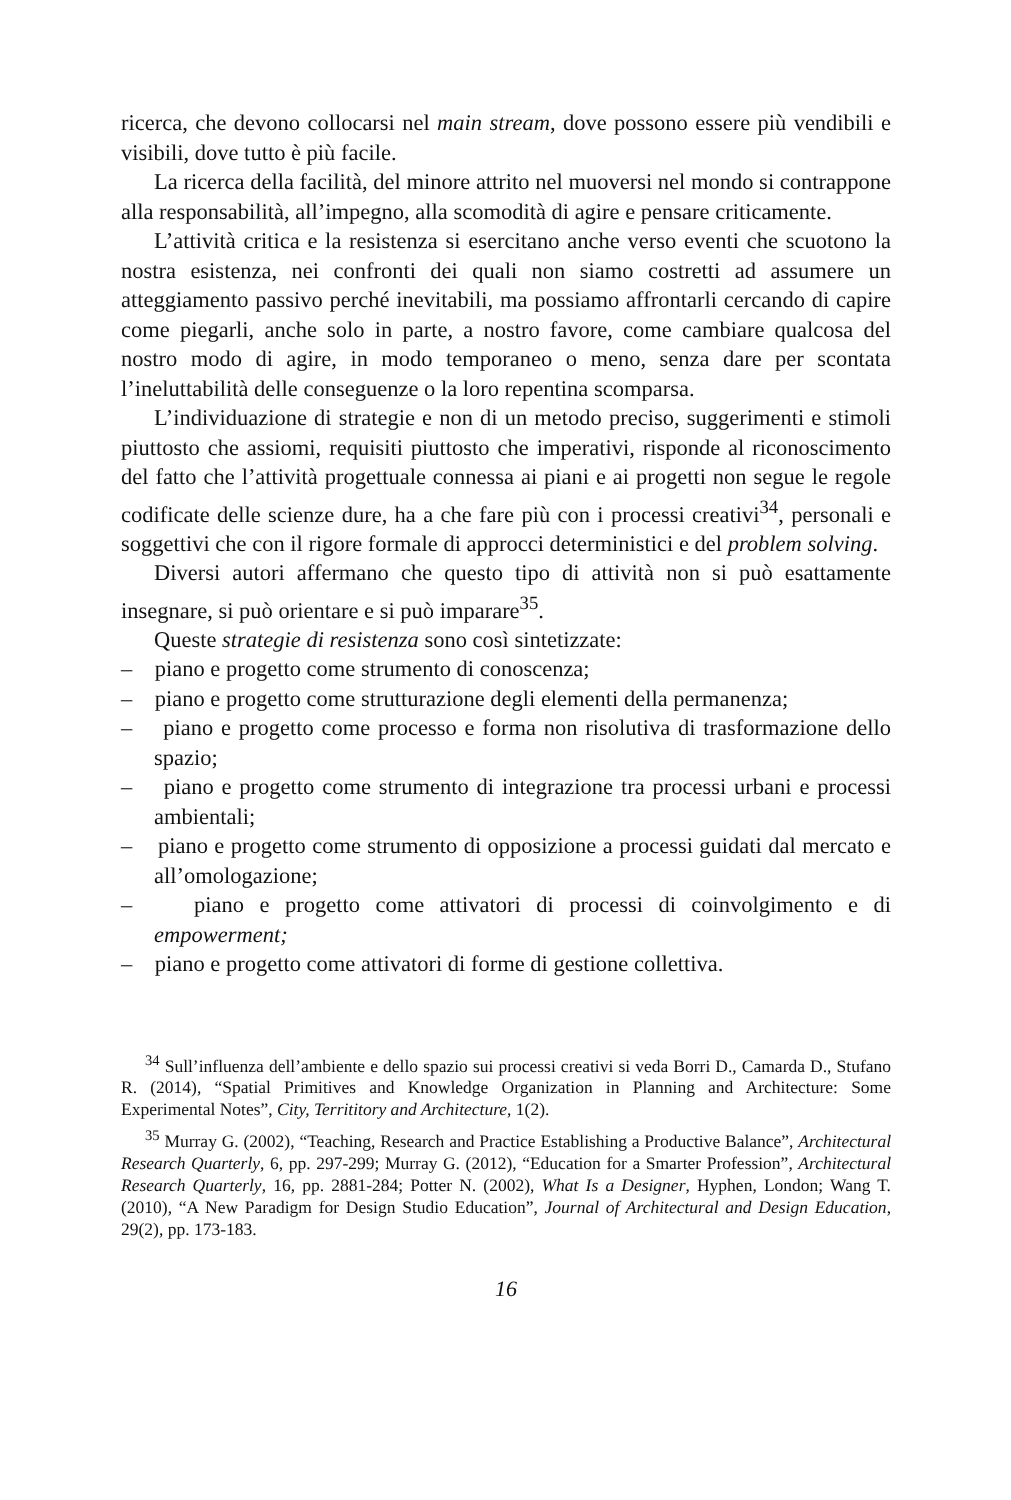ricerca, che devono collocarsi nel main stream, dove possono essere più vendibili e visibili, dove tutto è più facile.
La ricerca della facilità, del minore attrito nel muoversi nel mondo si contrappone alla responsabilità, all’impegno, alla scomodità di agire e pensare criticamente.
L’attività critica e la resistenza si esercitano anche verso eventi che scuotono la nostra esistenza, nei confronti dei quali non siamo costretti ad assumere un atteggiamento passivo perché inevitabili, ma possiamo affrontarli cercando di capire come piegarli, anche solo in parte, a nostro favore, come cambiare qualcosa del nostro modo di agire, in modo temporaneo o meno, senza dare per scontata l’ineluttabilità delle conseguenze o la loro repentina scomparsa.
L’individuazione di strategie e non di un metodo preciso, suggerimenti e stimoli piuttosto che assiomi, requisiti piuttosto che imperativi, risponde al riconoscimento del fatto che l’attività progettuale connessa ai piani e ai progetti non segue le regole codificate delle scienze dure, ha a che fare più con i processi creativi<sup>34</sup>, personali e soggettivi che con il rigore formale di approcci deterministici e del problem solving.
Diversi autori affermano che questo tipo di attività non si può esattamente insegnare, si può orientare e si può imparare<sup>35</sup>.
Queste strategie di resistenza sono così sintetizzate:
– piano e progetto come strumento di conoscenza;
– piano e progetto come strutturazione degli elementi della permanenza;
– piano e progetto come processo e forma non risolutiva di trasformazione dello spazio;
– piano e progetto come strumento di integrazione tra processi urbani e processi ambientali;
– piano e progetto come strumento di opposizione a processi guidati dal mercato e all’omologazione;
– piano e progetto come attivatori di processi di coinvolgimento e di empowerment;
– piano e progetto come attivatori di forme di gestione collettiva.
<sup>34</sup> Sull’influenza dell’ambiente e dello spazio sui processi creativi si veda Borri D., Camarda D., Stufano R. (2014), “Spatial Primitives and Knowledge Organization in Planning and Architecture: Some Experimental Notes”, City, Territitory and Architecture, 1(2).
<sup>35</sup> Murray G. (2002), “Teaching, Research and Practice Establishing a Productive Balance”, Architectural Research Quarterly, 6, pp. 297-299; Murray G. (2012), “Education for a Smarter Profession”, Architectural Research Quarterly, 16, pp. 2881-284; Potter N. (2002), What Is a Designer, Hyphen, London; Wang T. (2010), “A New Paradigm for Design Studio Education”, Journal of Architectural and Design Education, 29(2), pp. 173-183.
16